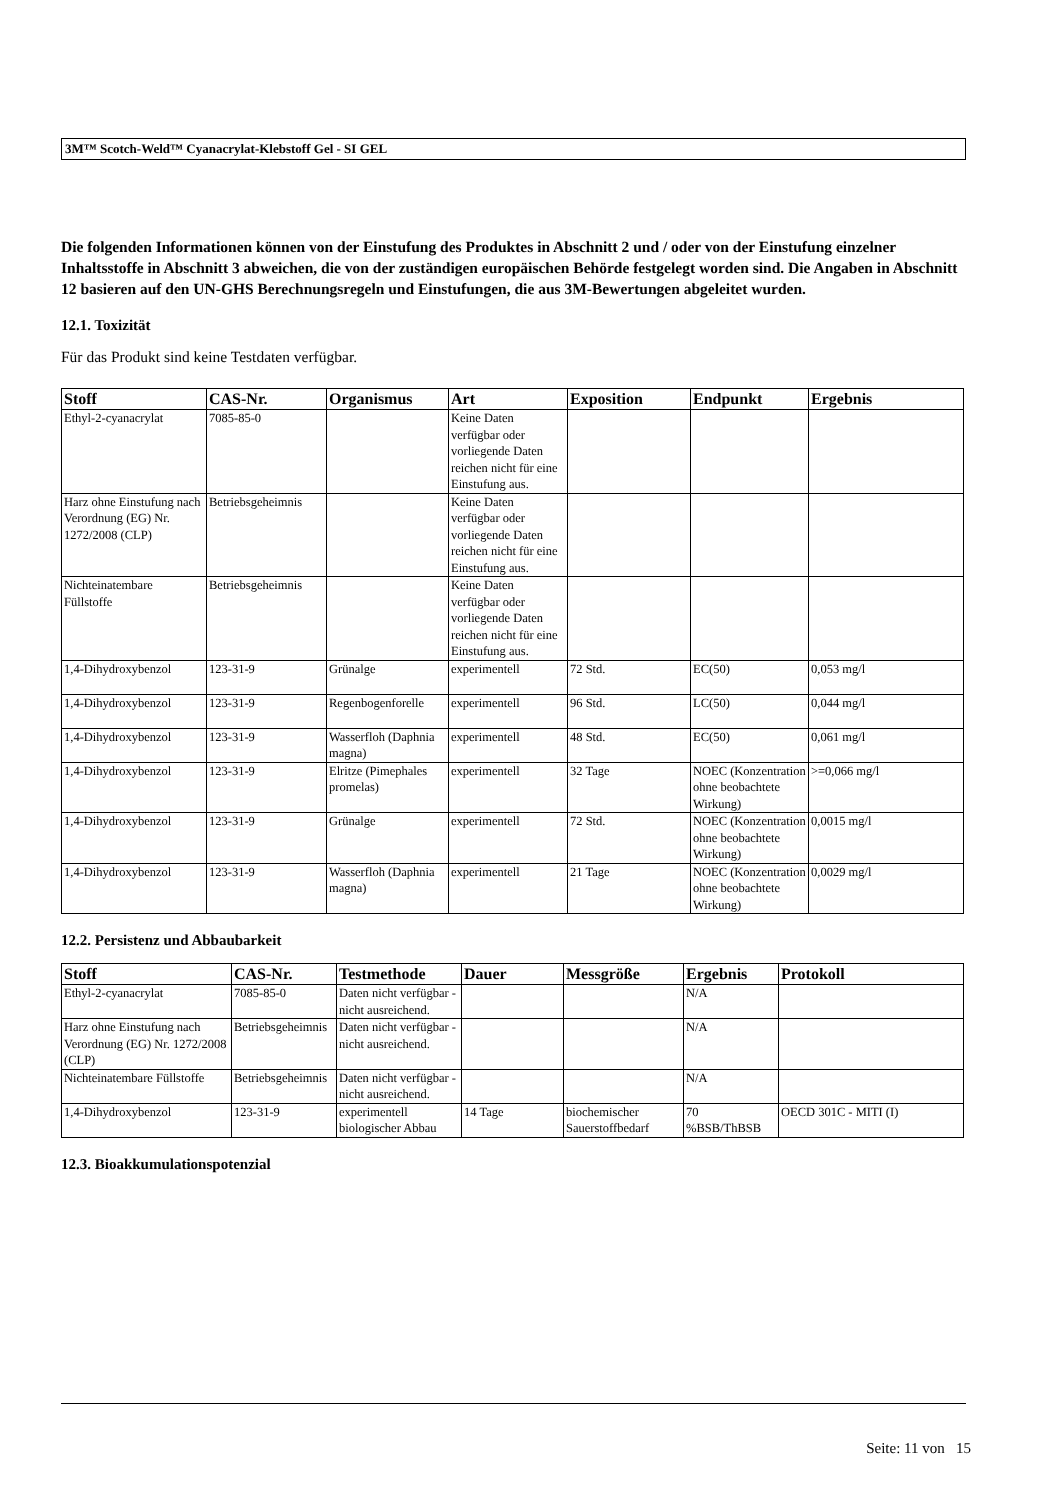3M™ Scotch-Weld™ Cyanacrylat-Klebstoff Gel - SI GEL
Die folgenden Informationen können von der Einstufung des Produktes in Abschnitt 2 und / oder von der Einstufung einzelner Inhaltsstoffe in Abschnitt 3 abweichen, die von der zuständigen europäischen Behörde festgelegt worden sind. Die Angaben in Abschnitt 12 basieren auf den UN-GHS Berechnungsregeln und Einstufungen, die aus 3M-Bewertungen abgeleitet wurden.
12.1. Toxizität
Für das Produkt sind keine Testdaten verfügbar.
| Stoff | CAS-Nr. | Organismus | Art | Exposition | Endpunkt | Ergebnis |
| --- | --- | --- | --- | --- | --- | --- |
| Ethyl-2-cyanacrylat | 7085-85-0 | | Keine Daten verfügbar oder vorliegende Daten reichen nicht für eine Einstufung aus. | | | |
| Harz ohne Einstufung nach Verordnung (EG) Nr. 1272/2008 (CLP) | Betriebsgeheimnis | | Keine Daten verfügbar oder vorliegende Daten reichen nicht für eine Einstufung aus. | | | |
| Nichteinatembare Füllstoffe | Betriebsgeheimnis | | Keine Daten verfügbar oder vorliegende Daten reichen nicht für eine Einstufung aus. | | | |
| 1,4-Dihydroxybenzol | 123-31-9 | Grünalge | experimentell | 72 Std. | EC(50) | 0,053 mg/l |
| 1,4-Dihydroxybenzol | 123-31-9 | Regenbogenforelle | experimentell | 96 Std. | LC(50) | 0,044 mg/l |
| 1,4-Dihydroxybenzol | 123-31-9 | Wasserfloh (Daphnia magna) | experimentell | 48 Std. | EC(50) | 0,061 mg/l |
| 1,4-Dihydroxybenzol | 123-31-9 | Elritze (Pimephales promelas) | experimentell | 32 Tage | NOEC (Konzentration ohne beobachtete Wirkung) | >=0,066 mg/l |
| 1,4-Dihydroxybenzol | 123-31-9 | Grünalge | experimentell | 72 Std. | NOEC (Konzentration ohne beobachtete Wirkung) | 0,0015 mg/l |
| 1,4-Dihydroxybenzol | 123-31-9 | Wasserfloh (Daphnia magna) | experimentell | 21 Tage | NOEC (Konzentration ohne beobachtete Wirkung) | 0,0029 mg/l |
12.2. Persistenz und Abbaubarkeit
| Stoff | CAS-Nr. | Testmethode | Dauer | Messgröße | Ergebnis | Protokoll |
| --- | --- | --- | --- | --- | --- | --- |
| Ethyl-2-cyanacrylat | 7085-85-0 | Daten nicht verfügbar - nicht ausreichend. | | | N/A | |
| Harz ohne Einstufung nach Verordnung (EG) Nr. 1272/2008 (CLP) | Betriebsgeheimnis | Daten nicht verfügbar - nicht ausreichend. | | | N/A | |
| Nichteinatembare Füllstoffe | Betriebsgeheimnis | Daten nicht verfügbar - nicht ausreichend. | | | N/A | |
| 1,4-Dihydroxybenzol | 123-31-9 | experimentell biologischer Abbau | 14 Tage | biochemischer Sauerstoffbedarf | 70 %BSB/ThBSB | OECD 301C - MITI (I) |
12.3. Bioakkumulationspotenzial
Seite: 11 von 15